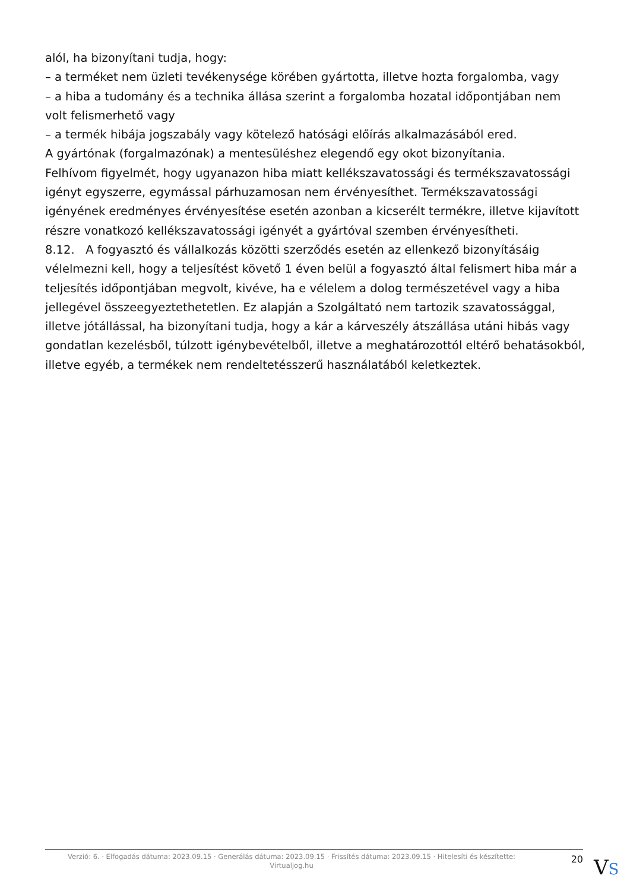alól, ha bizonyítani tudja, hogy:
– a terméket nem üzleti tevékenysége körében gyártotta, illetve hozta forgalomba, vagy
– a hiba a tudomány és a technika állása szerint a forgalomba hozatal időpontjában nem volt felismerhető vagy
– a termék hibája jogszabály vagy kötelező hatósági előírás alkalmazásából ered.
A gyártónak (forgalmazónak) a mentesüléshez elegendő egy okot bizonyítania.
Felhívom figyelmét, hogy ugyanazon hiba miatt kellékszavatossági és termékszavatossági igényt egyszerre, egymással párhuzamosan nem érvényesíthet. Termékszavatossági igényének eredményes érvényesítése esetén azonban a kicserélt termékre, illetve kijavított részre vonatkozó kellékszavatossági igényét a gyártóval szemben érvényesítheti.
8.12. A fogyasztó és vállalkozás közötti szerződés esetén az ellenkező bizonyításáig vélelmezni kell, hogy a teljesítést követő 1 éven belül a fogyasztó által felismert hiba már a teljesítés időpontjában megvolt, kivéve, ha e vélelem a dolog természetével vagy a hiba jellegével összeegyeztethetetlen. Ez alapján a Szolgáltató nem tartozik szavatossággal, illetve jótállással, ha bizonyítani tudja, hogy a kár a kárveszély átszállása utáni hibás vagy gondatlan kezelésből, túlzott igénybevételből, illetve a meghatározottól eltérő behatásokból, illetve egyéb, a termékek nem rendeltetésszerű használatából keletkeztek.
Verzió: 6. · Elfogadás dátuma: 2023.09.15 · Generálás dátuma: 2023.09.15 · Frissítés dátuma: 2023.09.15 · Hitelesíti és készítette: Virtualjog.hu
20
VS